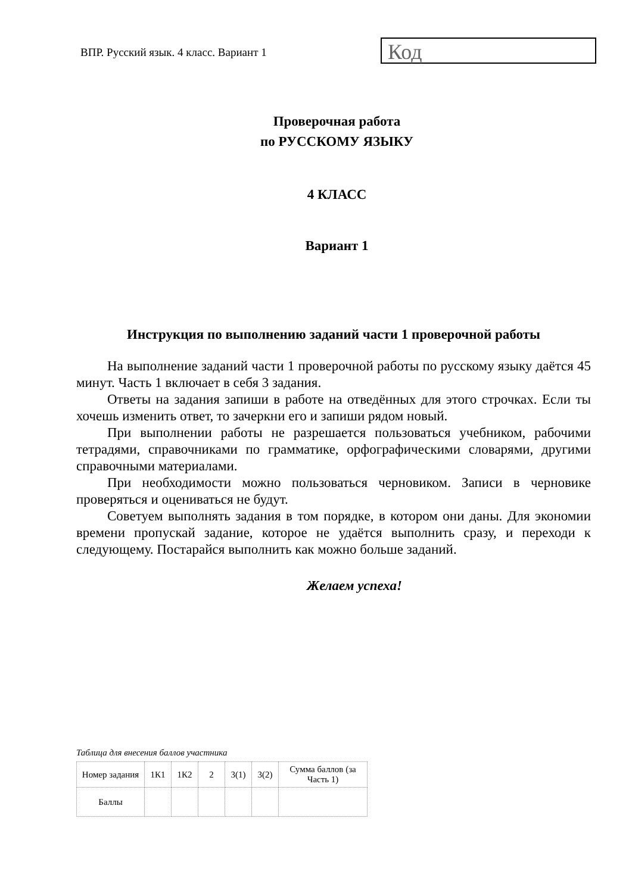ВПР. Русский язык. 4 класс. Вариант 1
Код
Проверочная работа
по РУССКОМУ ЯЗЫКУ
4 КЛАСС
Вариант 1
Инструкция по выполнению заданий части 1 проверочной работы
На выполнение заданий части 1 проверочной работы по русскому языку даётся 45 минут. Часть 1 включает в себя 3 задания.
Ответы на задания запиши в работе на отведённых для этого строчках. Если ты хочешь изменить ответ, то зачеркни его и запиши рядом новый.
При выполнении работы не разрешается пользоваться учебником, рабочими тетрадями, справочниками по грамматике, орфографическими словарями, другими справочными материалами.
При необходимости можно пользоваться черновиком. Записи в черновике проверяться и оцениваться не будут.
Советуем выполнять задания в том порядке, в котором они даны. Для экономии времени пропускай задание, которое не удаётся выполнить сразу, и переходи к следующему. Постарайся выполнить как можно больше заданий.
Желаем успеха!
Таблица для внесения баллов участника
| Номер задания | 1К1 | 1К2 | 2 | 3(1) | 3(2) | Сумма баллов (за Часть 1) |
| Баллы | | | | | | |